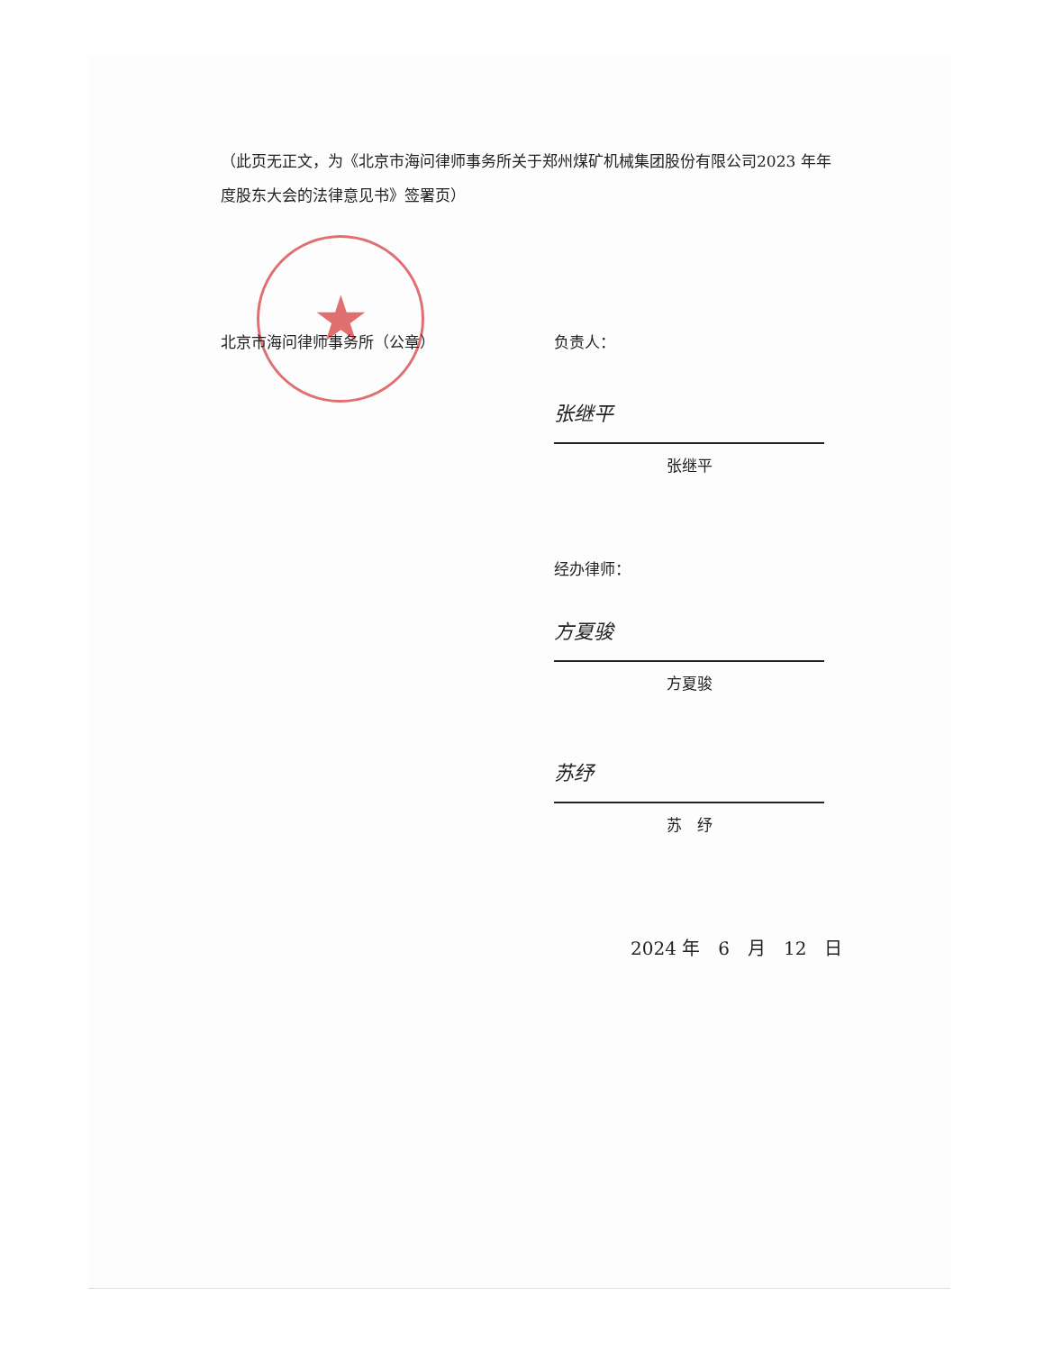（此页无正文，为《北京市海问律师事务所关于郑州煤矿机械集团股份有限公司2023 年年度股东大会的法律意见书》签署页）
★
北京市海问律师事务所（公章）
负责人：
张继平
张继平
经办律师：
方夏骏
方夏骏
苏纾
苏　纾
2024 年　6　月　12　日